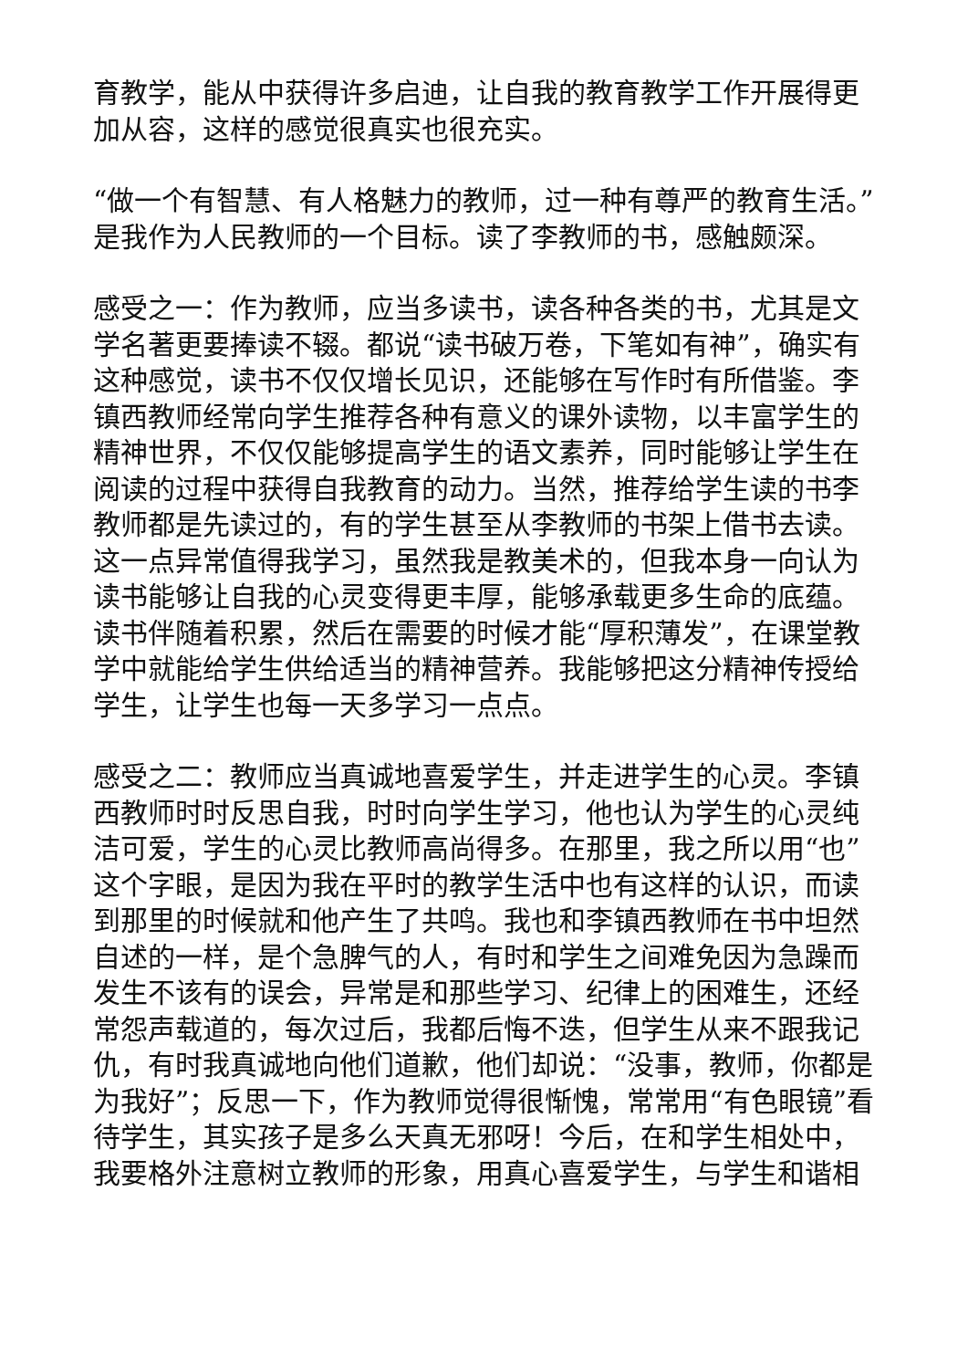育教学，能从中获得许多启迪，让自我的教育教学工作开展得更加从容，这样的感觉很真实也很充实。
“做一个有智慧、有人格魅力的教师，过一种有尊严的教育生活。”是我作为人民教师的一个目标。读了李教师的书，感触颇深。
感受之一：作为教师，应当多读书，读各种各类的书，尤其是文学名著更要捧读不辍。都说“读书破万卷，下笔如有神”，确实有这种感觉，读书不仅仅增长见识，还能够在写作时有所借鉴。李镇西教师经常向学生推荐各种有意义的课外读物，以丰富学生的精神世界，不仅仅能够提高学生的语文素养，同时能够让学生在阅读的过程中获得自我教育的动力。当然，推荐给学生读的书李教师都是先读过的，有的学生甚至从李教师的书架上借书去读。这一点异常值得我学习，虽然我是教美术的，但我本身一向认为读书能够让自我的心灵变得更丰厚，能够承载更多生命的底蕴。读书伴随着积累，然后在需要的时候才能“厚积薄发”，在课堂教学中就能给学生供给适当的精神营养。我能够把这分精神传授给学生，让学生也每一天多学习一点点。
感受之二：教师应当真诚地喜爱学生，并走进学生的心灵。李镇西教师时时反思自我，时时向学生学习，他也认为学生的心灵纯洁可爱，学生的心灵比教师高尚得多。在那里，我之所以用“也”这个字眼，是因为我在平时的教学生活中也有这样的认识，而读到那里的时候就和他产生了共鸣。我也和李镇西教师在书中坦然自述的一样，是个急脾气的人，有时和学生之间难免因为急躁而发生不该有的误会，异常是和那些学习、纪律上的困难生，还经常怨声载道的，每次过后，我都后悔不迭，但学生从来不跟我记仇，有时我真诚地向他们道歉，他们却说：“没事，教师，你都是为我好”；反思一下，作为教师觉得很惭愧，常常用“有色眼镜”看待学生，其实孩子是多么天真无邪呀！今后，在和学生相处中，我要格外注意树立教师的形象，用真心喜爱学生，与学生和谐相